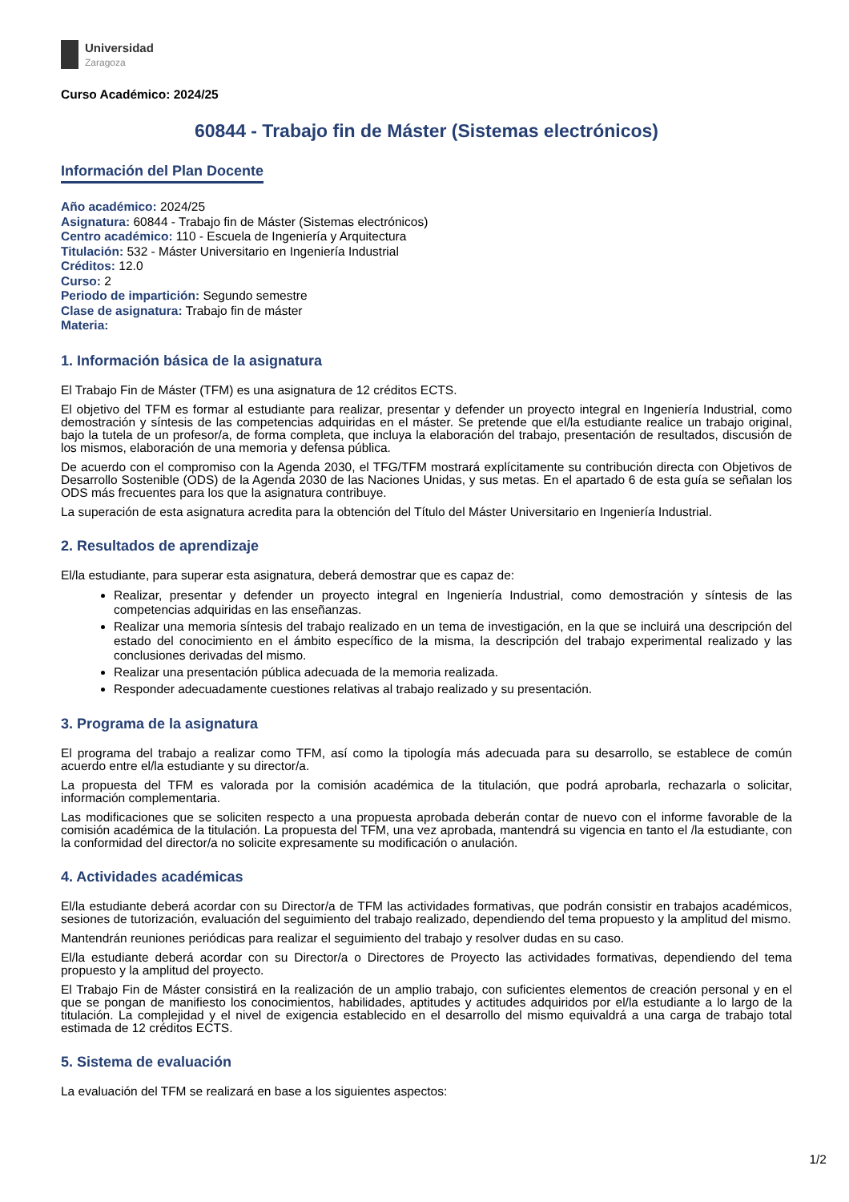Universidad
Zaragoza
Curso Académico: 2024/25
60844 - Trabajo fin de Máster (Sistemas electrónicos)
Información del Plan Docente
Año académico: 2024/25
Asignatura: 60844 - Trabajo fin de Máster (Sistemas electrónicos)
Centro académico: 110 - Escuela de Ingeniería y Arquitectura
Titulación: 532 - Máster Universitario en Ingeniería Industrial
Créditos: 12.0
Curso: 2
Periodo de impartición: Segundo semestre
Clase de asignatura: Trabajo fin de máster
Materia:
1. Información básica de la asignatura
El Trabajo Fin de Máster (TFM) es una asignatura de 12 créditos ECTS.
El objetivo del TFM es formar al estudiante para realizar, presentar y defender un proyecto integral en Ingeniería Industrial, como demostración y síntesis de las competencias adquiridas en el máster. Se pretende que el/la estudiante realice un trabajo original, bajo la tutela de un profesor/a, de forma completa, que incluya la elaboración del trabajo, presentación de resultados, discusión de los mismos, elaboración de una memoria y defensa pública.
De acuerdo con el compromiso con la Agenda 2030, el TFG/TFM mostrará explícitamente su contribución directa con Objetivos de Desarrollo Sostenible (ODS) de la Agenda 2030 de las Naciones Unidas, y sus metas. En el apartado 6 de esta guía se señalan los ODS más frecuentes para los que la asignatura contribuye.
La superación de esta asignatura acredita para la obtención del Título del Máster Universitario en Ingeniería Industrial.
2. Resultados de aprendizaje
El/la estudiante, para superar esta asignatura, deberá demostrar que es capaz de:
Realizar, presentar y defender un proyecto integral en Ingeniería Industrial, como demostración y síntesis de las competencias adquiridas en las enseñanzas.
Realizar una memoria síntesis del trabajo realizado en un tema de investigación, en la que se incluirá una descripción del estado del conocimiento en el ámbito específico de la misma, la descripción del trabajo experimental realizado y las conclusiones derivadas del mismo.
Realizar una presentación pública adecuada de la memoria realizada.
Responder adecuadamente cuestiones relativas al trabajo realizado y su presentación.
3. Programa de la asignatura
El programa del trabajo a realizar como TFM, así como la tipología más adecuada para su desarrollo, se establece de común acuerdo entre el/la estudiante y su director/a.
La propuesta del TFM es valorada por la comisión académica de la titulación, que podrá aprobarla, rechazarla o solicitar, información complementaria.
Las modificaciones que se soliciten respecto a una propuesta aprobada deberán contar de nuevo con el informe favorable de la comisión académica de la titulación. La propuesta del TFM, una vez aprobada, mantendrá su vigencia en tanto el /la estudiante, con la conformidad del director/a no solicite expresamente su modificación o anulación.
4. Actividades académicas
El/la estudiante deberá acordar con su Director/a de TFM las actividades formativas, que podrán consistir en trabajos académicos, sesiones de tutorización, evaluación del seguimiento del trabajo realizado, dependiendo del tema propuesto y la amplitud del mismo.
Mantendrán reuniones periódicas para realizar el seguimiento del trabajo y resolver dudas en su caso.
El/la estudiante deberá acordar con su Director/a o Directores de Proyecto las actividades formativas, dependiendo del tema propuesto y la amplitud del proyecto.
El Trabajo Fin de Máster consistirá en la realización de un amplio trabajo, con suficientes elementos de creación personal y en el que se pongan de manifiesto los conocimientos, habilidades, aptitudes y actitudes adquiridos por el/la estudiante a lo largo de la titulación. La complejidad y el nivel de exigencia establecido en el desarrollo del mismo equivaldrá a una carga de trabajo total estimada de 12 créditos ECTS.
5. Sistema de evaluación
La evaluación del TFM se realizará en base a los siguientes aspectos:
1/2